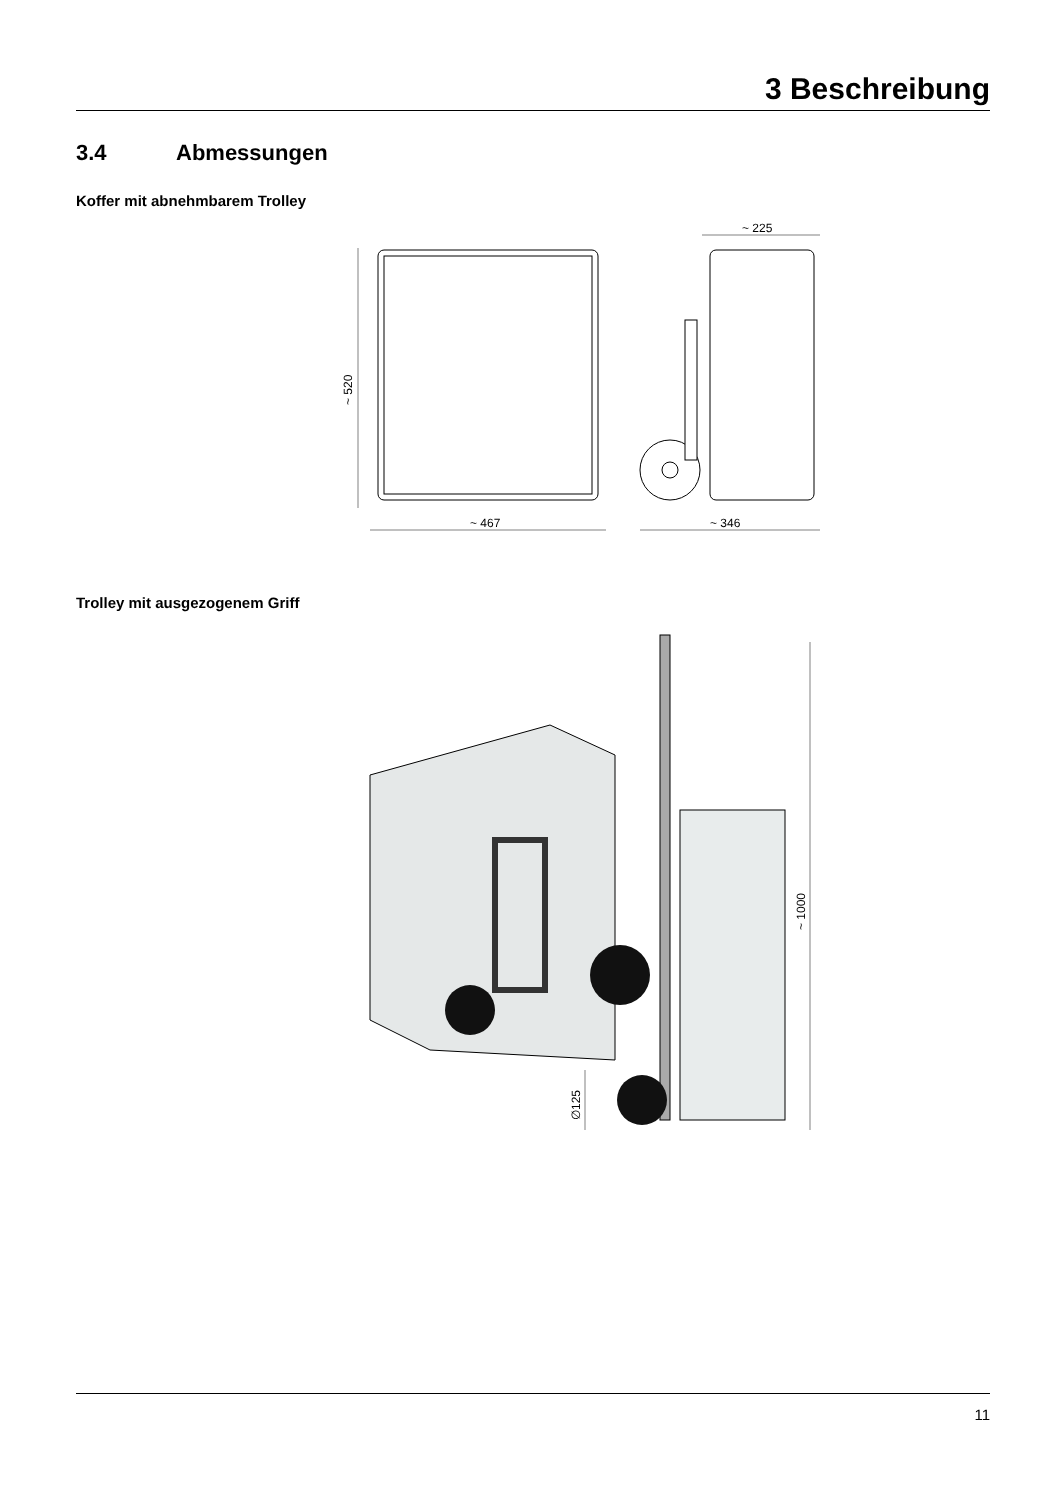3 Beschreibung
3.4 Abmessungen
Koffer mit abnehmbarem Trolley
~ 520
~ 467
~ 225
~ 346
Trolley mit ausgezogenem Griff
~ 1000
∅125
11